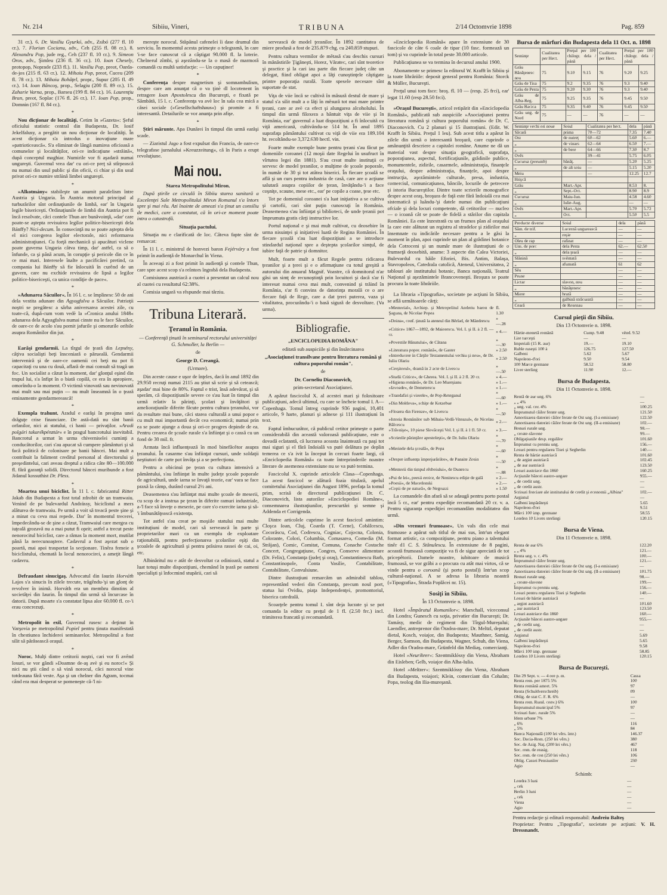Nr. 214 Sibiiu, Vineri, TRIBUNA 2/14 Octomvrie 1898 Pag. 859
31 cr.). 6. Dr. Vasiliu Gyurkó, adv., Zsibó (277 fl. 10 cr.). 7. Florian Cocianu, adv., Ceh (255 fl. 08 cr.). 8. Alexandru Pop, jude reg., Ceh (237 fl. 10 cr.). 9. Simeon Oros, adv., Şimleu (236 fl. 36 cr.). 10. Ioan Chesely, protopop, Noprade (233 fl.). 11. Vasiliu Pop, preot, Oarda-de-jos (215 fl. 63 cr.). 12. Mihaiu Pop, preot, Cuceu (209 fl. 78 cr.). 13. Mihaiu Bohăţel, propr., Supur (205 fl. 49 cr.). 14. Ioan Băncoş, prop., Selagiu (200 fl. 89 cr.). 15. Zaharie Varna, prop., Barseu (199 fl. 84 cr.). 16. Laurenţiu Bran, preot, Soplac (176 fl. 26 cr.). 17. Ioan Pop, prop., Domnin (167 fl. 84 cr.).
*
Nou dicţionar de localităţi. Cetim în »Gazeta«: Şeful oficiului statistic central din Budapesta, Dr. Iosif Jekelfalusy, a pregătit un nou dicţionar de localităţi. În acest dicţionar s'a introdus o inovaţiune mare »patrioticească«. S'a eliminat de lângă numirea oficioasă a comunelor şi localităţilor, ori-ce indicaţiune »străină«, după conceptul maghiar. Numirile vor fi aşadară numai ungureşti. Guvernul vrea dar' cu ori-ce preţ să stîrpească nu numai din usul public şi din oficii, ci chiar şi din usul privat ori-ce numire străină limbei ungureşti.
*
»Alkotmány« stabileşte un anumit paralelism între Austria şi Ungaria. În Austria motorul principal al turburărilor sînt ordinaţiunile de limbă, ear' în Ungaria legile bisericeşti. Ordinaţiunile de limbă din Austria pot fi încă resolvate, căci contele Thun are bunăvoinţă, »dar' care poate-se aştepta revisuirea legilor politice-bisericeşti dela Bánffy? Nici-decum. În consecinţă nu se poate aştepta dela el nici coregerea legilor electorale, nici reformarea administraţiunei. Cu forţă mechanică şi apucături viclene poate guverna Ungaria câtva timp, dar' astfel, ca să o înfunde, ca şi până acum, în corupţie şi pericole din ce în ce mai mari. Interesele înalte a pacificărei pretind, ca compania lui Bánffy să fie înlocuită în curênd de un guvern, care nu exchide revisuirea de lipsă a legilor politice-bisericeşti, ca unica condiţie de pace«.
*
»Adunarea Săcuilor«. În 16 l. c. se împlinesc 50 de ani dela vestita adunare din Agyagfalva a Săcuilor. Patrioţii noştri se pregătesc a sărba aniversarea acestei zile, cu toate-că, după-cum vom vedè la »Cronica anului 1848« adunarea dela Agyagfalva numai cinste nu le face Săcuilor, de oare-ce de acolo s'au pornit jafurile şi omorurile oribile asupra Românilor din jur.
*
Earăşi gendarmii. La tîrgul de ţeară din Lepsény, câţiva socialişti beţi însceniară o părueală. Gendarmii interveniră şi de oare-ce oamenii cei beţi nu pot fi capacitaţi cu una cu două, aflară de mai consult să tragă un foc. Un socialist a căzut la moment, dar' glonţul eşind din trupul lui, s'a înfipt în o biată copilă, ce era în apropiere, omorîndu-o la moment. O victimă vinovată sau nevinovată mai mult sau mai puţin — nu mult înseamnă în o ţeară eminamente gendarmerească!
*
Exempla trahunt. Aradul e earăşi în preajma unei drăguţe crise financiare. De astă-dată nu sînt banii orfanilor, nici ai statului, ci banii — privaţilor. »Aradi polgári takarékpénztár« e în pragul bancrotului inevitabil. Bancrotul a urmat în urma chiverniselei cuminţi a conducătorilor, cari s'au apucat să cumpere pământuri şi să facă politică de colonisare pe banii băncei. Mai mult a contribuit la faliment creditul personal al directorului şi preşedintelui, cari aveau dreptul a ridica câte 80—100.000 fl. fără garanţă solidă. Directorul băncei muribunde a fost Jidanul kossuthist Dr. Pless.
*
Moartea unui biciclist. În 11 l. c. fabricantul Ritter Jakab din Budapesta a fost total zdrobit de un tramwaiu. Venind de pe bulevardul Andrássy, biciclistul a mers alăturea de tramwaiu. Pe urmă a voit să treacă peste şine şi a minat cu ceva mai repede. Dar' în momentul trecerei, împedecându-se de şine a căzut, Tramwaiul care mergea cu iuţeală grozavă nu a mai putut fi oprit; astfel a trecut peste nenorocitul biciclist, care a rămas la moment mort, mutilat până la nerecunoaştere. Cadavrul a fost aşezat sub o poartă, mai apoi trasportat la secţionare. Tinêra femeie a biciclistului, chemată la locul nenorocirei, a ameţit lângă cadavru.
*
Defraudant sinucigaş. Advocatul din Iaurin Horváth Lajos s'a sinucis în zilele trecute, trăgêndu-'şi un glonţ de revolver în inimă. Horváth era un membru dinstins al societăţei din Iaurin. În timpul din urmă să încurcase în datorii. După moarte s'a constatat lipsa alor 60.000 fl. ce-'i erau concrezuţi.
*
Metropolit în exil. Guvernul rusesc a deţinut în Varşovia pe metropolitul Popiel pentru ţinuta manifestată în chestiunea închiderei seminarelor. Metropolitul a fost silit să părăsească oraşul.
*
Noroc. Mulţi dintre cetitorii noştri, cari vor fi avênd losuri, se vor gândi »Doamne de-aş avè şi eu noroc!« Şi nici nu ştii când o să vină norocul, căci norocul vine totdeauna fără veste. Aşa şi un chelner din Agram, tocmai când era mai desperat se pomeneşte că-'l ni-
mereşte norocul. Stăpânul cafenelei îi dase drumul din serviciu. În momentul acesta primeşte o telegramă, în care 'i-se face cunoscut că a câştigat 90.000 fl. la loterie. Chelnerul zîmbi, şi aşezându-se la o masă de marmoră comandă cu multă satisfacţie: — Un capuţiner!
*
Conferenţa despre magnetism şi somnambulism, despre care am anunţat că o va ţinè dl locotenent în retragere Ioan Apostolescu din Bucureşti, e fixată pe Sâmbătă, 15 l. c. Conferenţa va avè loc în sala cea mică a căsei sociale (»Gesellschaftshaus«) şi promite a fi interesantă. Detailurile se vor anunţa prin afişe.
*
Ştiri mărunte. Apa Dunărei în timpul din urmă earăşi scade.
— Ziaristul Jago a fost expulsat din Francia, de oare-ce telegrafase jurnalului »Kreuzzeitung«, că în Paris a erupt revoluţiune.
Mai nou.
Starea Metropolitului Miron.
După ştirile ce circulă în Sibiiu starea sanitară a Excelenţei Sale Metropolitului Miron Romanul s'a întors spre şi mai rêu. Azi înainte de ameazi s'a ţinut un consiliu de medici, care a constatat, că în ori-ce moment poate intra o catastrofă.
Situaţia pactului.
Situaţia nu e clarificată de loc. Câteva fapte sînt de remarcat:
În 11 l. c. ministrul de honvezi baron Fejérváry a fost primit în audienţă de Monarchul în Viena.
În aceeaşi zi a fost primit în audienţă şi contele Thun, care spre acest scop s'a reîntors îngrabă dela Budapesta.
Comisiunea austriacă a cuotei a presentat un calcul nou al cuotei cu resultatul 62:38%.
Comisia ungară va rĕspunde mai târziu.
Tribuna Literară.
Ţeranul în România.
— Conferenţă ţinută în seminarul rectorului universităţei G. Schmoller, la Berlin —
de
George D. Creangă.
(Urmare).
Din aceste cause e uşor de înţeles, dacă în anul 1892 din 29.950 recruţi numai 2115 au ştiut să scrie şi să cetească; aşadar' mai bine de 80%. Faptul e trist, însă adevărat, şi să sperăm, că dispoziţiunile severe ce s'au luat în timpul din urmă relativ la părinţi, şcolari şi învăţători şi amelioraţiunile diferite făcute pentru cultura ţeranului, vor da resultate mai bune, căci starea culturală a unui popor e cu mult mai importantă decât cea economică; numai prin ea se poate ajunge a doua şi ori-ce progres depinde de ea. Pentru crearea de şcoale rurale s'a înfiinţat şi o cassă cu un fond de 30 mil. fr.
Armata încă influenţează în mod binefăcĕtor asupra ţeranului. În casarme s'au înfiinţat cursuri, unde soldaţii neştiutori de carte pot învăţa şi a se perfecţiona.
Pentru a obicinuì pe ţeran cu cultura intensivă a pământului, s'au înfiinţat în multe judeţe şcoale poporale de agricultură, unde iarna se învaţă teorie, ear' vara se face praxă la câmp, durând cursul 2½ ani.
Deasemenea s'au înfiinţat mai multe şcoale de meserii, cu scop de a instrua pe ţeran în diferite ramuri industriale, a-'l face să înveţe o meserie, pe care s'o exercite iarna şi să-'i îmbunătăţească existenţa.
Tot astfel s'au creat pe moşiile statului mai multe instituţiuni de model, cari să servească în parte şi proprietarilor mari ca un exemplu de exploatare raţionabilă, pentru perfecţionarea şcolarilor eşiţi din şcoalele de agricultură şi pentru prăsirea rassei de cai, oi, etc.
Albinăritul nu e atât de desvoltat ca odinioară, statul a luat totuşi multe dispoziţiuni, chemând în ţeară pe oameni specialişti şi înfocmind stupării, cari să
servească de model ţeranilor. În 1892 cantitatea de miere produsă a fost de 235.879 chg. cu 240.859 stupuri.
Pentru cultura vermilor de mĕtasă s'au deschis cursuri în mănăstirile Ţigăneşti, Horez, Văratec, cari sînt teoretice şi practice şi la cari iau parte din fiecare judeţ câte un delegat, fiind obligat apoi a lăţi cunoştinţele câştigate printre poporaţia rurală. Toate spesele necesare sînt suportate de stat.
Viţa de viie încă se cultivă în măsură destul de mare şi statul s'a silit mult a o lăţi în mĕsură tot mai mare printre ţerani, care ar avè ca efect şi alungarea alcoholului. În timpul din urmă filoxera a bântuit viţa de viie şi în România, ear' guvernul a luat dispoziţiuni a fi înlocuită cu viţă americană, cultivându-se 514 ht. În anul 1895 suprafaţa pământului cultivat cu viţă de viie era 189.104 ht. recoltându-se 3,372.630 hectl. vin.
Foarte multe exemple bune pentru ţerani s'au făcut pe domeniile coroanei (12 moşii date Regelui în usufruct în vîrtutea legei din 1881). S'au creat multe instituţii ce servesc de model ţeranilor, o mulţime de şcoale poporale, în număr de 30 şi tot atâtea biserici. În fiecare şcoală se află şi un curs pentru industria de casă, care are o acţiune salutară asupra copiilor de ţeran, învăţându-'i a face coşniţe, scaune, mese etc., ear' pe copile a coase, ţese etc.
Tot pe domeniul coroanei s'a luat iniţiativa a se cultiva şi cartofii, cari sînt puţin cunoscuţi în România. Deasemenea s'au înfiinţat şi biblioteci, de unde ţeranii pot împrumuta gratis cărţi instructive lor.
Portul naţional e şi mai mult cultivat, cu deosebire în urma nisuinţei şi iniţiativei luată de Regina României. În fiecare şcoală s'au luat dispoziţiuni a se introduce stindardul naţional spre a deştepta şcolarilor simţul, de iubire faţă de patrie şi domnitor.
Mult, foarte mult a făcut Regele pentru ridicarea ţeranilor şi a ţerei şi e o afirmaţiune cu totul greşită a autorului din anuarul Magnif. Voastre, că domnitorul n'ar găsi un simţ de recunoştinţă prin locuitori şi dacă s'ar fi interesat numai ceva mai mult, convenind şi trăind în România, s'ar fi convins de datorinţa morală ce o are fiecare faţă de Rege, care a dat ţerei puterea, vaza şi vitalitatea, procurându-'i o basă sigură de desvoltare. (Va urma).
Bibliografie.
„ENCICLOPEDIA ROMÂNA"
editată sub auspiciile şi din însărcinarea
„Asociaţiunei transilvane pentru literatura română şi cultura poporului român".
de
Dr. Corneliu Diaconovich,
prim-secretarul Asociaţiunei.
A apărut fascicolul X. al acestei mari şi folositoare publicaţiuni, adecă ultimul, cu care se încheie tomul I. A—Copenhaga. Tomul întreg cuprinde 936 pagini, 10,401 articole, 9 harte, planuri şi adnexe şi 111 ilustraţiuni în text.
Faptul îmbucurător, că publicul cetitor primeşte o parte considerabilă din această valoroasă publicaţiune, este o dovadă eclatantă, că lucrarea aceasta înaintează cu paşi tot mai siguri şi el fără îndoială va putè delătura pe deplin temerea ce s'a ivit la început în cercuri foarte largi, că »Enciclopedia Română« ca toate întreprinderile noastre literare de asemenea extensiune nu se va putè termina.
Fascicolul X. cuprinde articolele Clasa—Copenhaga. La acest fascicol se alătură foaia titulară, apelul comitetului Asociaţiunei din August 1896, prefaţa la tomul prim, scrisă de directorul publicaţiunei Dr. C. Diaconovich, lista autorilor »Enciclopediei Române«, consemnarea ilustraţiunilor, prescurtări şi semne şi Addenda et Corrigenda.
Dintre articolele cuprinse în acest fascicol amintim: Cloşca Ioan, Cluj, Coarda (T. Cerne), Cobălcescu, Cocorăscu, Cod, Codrescu, Cogniac, Cojocna, Colonia, Colorante, Colori, Columbia, Comasarea, Comedia (M. Străjan), Comic, Comitat, Comuna, Conache Costache Concert, Congregaţiune, Congres, Conserve alimentare (Dr. Felix), Constanţa (judeţ şi oraş), Constantinescu Barb, Constantinopole, Conta Vasilie, Contabilitate, Contabilitate, Convulsiune.
Dintre ilustraţiuni remarcăm un admirabil tablou, representând vederi din Constanţa, precum noul port, statua lui Ovidiu, piaţa Independenţei, promontoriul, biserica catedrală.
Scoarţele pentru tomul I. sînt deja lucrate şi se pot comanda la editor cu preţul de 1 fl. (2.50 frc.) incl. trimiterea francată şi recomandată.
»Enciclopedia Română« apare în extensiune de 30 fascicole de câte 6 coale de tipar (10 fasc. formează un tom) şi va cuprinde în total peste 30.000 articole.
Publicaţiunea se va termina în decursul anului 1900.
Abonamente se primesc la editorul W. Krafft în Sibiiu şi la toate librăriile: deposit general pentru România: Storck & Müller, Bucureşti.
Preţul unui tom face: broş. fl. 10 — (resp. 25 frci), ear' legat 11.60 (resp 28.50 frci).
»Oraşul Bucureşti«, articol retipărit din »Enciclopedia Română«, publicată sub auspiciile »Asociaţiunei pentru literatura română şi cultura poporului român« de Dr. C. Diaconovich. Cu 2 planuri şi 15 ilustraţiuni. (Edit. W. Krafft în Sibiiu. Preţul 1 leu). Sub acest titlu a apărut în zilele din urmă o interesantă broşură, care cuprinde o amănunţită descriere a capitalei române. Anume ne dă un material vast despre situaţia geografică, suprafaţa, poporaţiunea, aspectul, fortificaţiunile, grădinile publice, monumentele, zidirile, casarmele, administraţia, finanţele oraşului, despre administraţia, finanţele, apoi despre instrucţia, aşezămintele culturale, presa, industria, comerciul, comunicaţiunea, băncile, locurile de petrecere şi istoria Bucureştilor. Dintre toate scrierile monografice despre acest oraş, broşura de faţă este fără îndoială cea mai sistematică şi luându-'şi datele numai din publicaţiuni ofciale şi dela locuri competente, dă cetitorilor — nucleo — o icoană cât se poate de fidelă a stărilor din capitala României. Ea este înzestrată cu un frumos plan al oraşului la care este alăturat un registru al stradelor şi zidirilor mai însemnate cu indicările necesare pentru a le găsi la moment în plan, apoi cuprinde un plan al grădinei botanice dela Cotroceni şi un număr mare de ilustraţiuni de o frumseţă deosebită, anume: 3 aspecte din Calea Victoriei, Bulevardul cu băile Eforiei, Bis. Antim, Balaşa, Stavropoleos, Catedrala catolică, Ateneul, Universitatea, 2 tablouri ale institutului botanic, Banca naţională, Teatrul Naţional şi aşezămintele Brancoveneşti. Broşura se poate procura la toate librăriile.
La libraria »Tipografia«, societate pe acţiuni în Sibiiu, se află următoarele cărţi:
| »Memorial«, Archiep. şi Metropolitul Andreiu baron de Şaguna, de Nicolae Popea | fl. 1.30 |
| »Doina«, conf. ţinută la ateneul din Bêrlad, de Mândrescu | » —.28 |
| »Critice« 1867—1892, de Maiorescu. Vol. I. şi II. à 2 fl. — cr. | » 4.— |
| »Povestile Bănatului«, de Cătana | » —.30 |
| »Literatura popor. română«, de Gaster | » 2.50 |
| »Introducere în Cărţile Testamentului vechiu şi nou«, de Dr. Iuliu Olariu | » 2.50 |
| »Cerşitorul«, dramă în 2 acte de Livescu | » —.50 |
| »Studii Critice«, de Gherea. Vol. I. şi II. à 2 fl. 20 cr. | » 4.— |
| »Higiena română«, de Dr. Leo Mureşianu | » 1.— |
| »Izvoade«, de Demetrescu | » 1.— |
| »Trandafiri şi viorele«, de Pop-Reteganul | » —.60 |
| »Din Moldova«, schiţe de Kotzebue | » 1.— |
| »Floarea din Firenze«, de Livescu | » —.50 |
| »Istoria Românilor sub Mihaiu-Vodă-Viteazul«, de Nicolau Bălcescu | » 2.— |
| »Trăvnişe«, 10 piese Slovăceşti Vol. I. şi II. à 1 fl. 50 cr. | » 3.— |
| »Scrierile părinţilor apostoleşti«, de Dr. Iuliu Olariu | » —.70 |
| »Merinde dela şcoală«, de Popa | » —.60 |
| »Despre influenţa împrejurărilor«, de Panaite Zosin | » —.50 |
| »Memorii din timpul rĕsboiului«, de Dunescu | » —.88 |
| »Pui de lei«, poesii eroice, de Nenitescu ediţie de gală | » 2.— |
| »Poesii«, de Macedonski | » 2.— |
| »Copii de pe natură«, de Negruzzi | » 1.50 |
La comandele din afară să se adaugă pentru porto postal încă 5 cr., ear' pentru expediţie recomandată 20 cr. v. a. Pentru siguranţa expediţiei recomandăm modalitatea din urmă.
»Din vremuri frumoase«. Un vals din cele mai frumoase a apărut sub titlul de mai sus, într'un elegant format artistic, ca compoziţiune, pentru piano a talentului tinêr d1 C. S. Stănulescu. În extensiune de 8 pagini, această frumoasă compoziţie va fi de sigur apreciată de tot pricepĕtorii. Damele noastre, iubitoare de musică frumoasă, se vor grăbi a o procura cu atât mai virtos, că se vinde pentru o coroană (şi porto postal)) într'un scop cultural-naţional. A se adresa la libraria noastră (»Tipografia«, Strada Poplăcei nr. 15).
Sosiţi în Sibiiu.
În 13 Octomvrie n. 1898.
Hotel »Împăratul Romanilor«: Marschall, viceconsul din Londra; Gunesch cu soţia, privatier din Bucureşti; Dr. Tamásy, medic de regiment din Tîrgul-Mureşului; Laendler, antreprenor din Oradea-mare; Dr. Meltzl, deputat dietal, Kosch, voiajor, din Budapesta; Mauthner, Samig, Berger, Samson, din Budapesta, Wagner, Schuh, din Viena, Adler din Oradea-mare, Grünfeld din Mediaş, comercianţi.
Hotel »Neurihrer«: Szentmiklóssy din Viena, Abraham din Eisleben; Gelb, voiajor din Alba-Iulia.
Hotel »Meltzer«: Szentmiklóssy din Viena, Abraham din Budapesta, voiajori; Klein, comerciant din Cohalm; Popa, teolog din Ilia-mureşană.
Bursa de mărfuri din Budapesta dela 11 Oct. n. 1898
| Seminţe | Cualitatea per Hect. | Preţul per 100 chilogr. dela / până | | Cualitatea per Hect. | Preţul per 100 chilogr. dela / până | |
| --- | --- | --- | --- | --- | --- | --- |
| Grâu Bănăţenesc nou | 75 | 9.10 | 9.15 | 76 | 9.20 | 9.25 |
| Grâu de Tisa | 75 | 9.2 | 9.35 | 76 | 9.3 | 9.40 |
| Grâu de Pesta | 75 | 9.20 | 9.30 | 76 | 9.3 | 9.40 |
| Grâu de Alba-Reg. | 75 | 9.25 | 9.35 | 76 | 9.45 | 9.50 |
| Grâu Bacica | 75 | 9.35 | 9.40 | 76 | 9.45 | 9.50 |
| Grâu ung. de Nord | 75 | — | — | 76 | — | — |
| Seminţe vechi ori noue | Soiul | Cualitatea per hect. | dela | până |
| --- | --- | --- | --- | --- |
| Săcară | prima | 70—72 | 7.35 | 7.40 |
| Orz | de nutreţ | 60—62 | 5.60 | 6.— |
| „ | de vinars | 62—64 | 6.50 | 7.— |
| „ | de bere | 64—66 | 7.30 | 8.7 |
| Ovĕs | | 39—41 | 5.75 | 6.05 |
| Cucuruz (porumb) | bănăţ. | — | 5.20 | 5.25 |
| „ | de alt soiu | — | 5.15 | 5.20 |
| Meiu | | — | 12.25 | 12.7 |
| Hrişcă | | | | |
| Grâu | Mart.-Apr. | | 8.53 | 8. |
| „ | Sept.-Oct. | | 8.90 | 8.9 |
| Cucuruz | Maiu-Iun. | | 4.58 | 4.60 |
| „ | Iulie-Aug. | | — | — |
| Ovĕs | Mart.-Apr. | | 5.70 | 5.72 |
| „ | Oct. | | 5.50 | 5.5 |
| Producte diverse | Soiul | dela | până |
| --- | --- | --- | --- |
| Săm. de trif. | Lucernă ungurească | — | — |
| „ | roşie | — | — |
| Oleu de rap | rafinat | — | — |
| Uns. de porc | dela Pesta | 62.— | 62.50 |
| „ | dela ţeară | — | — |
| Slănină | svêntată | — | — |
| „ | afumată | 61 | 62 |
| Sĕu | | — | — |
| Prune | | — | — |
| Lictar | slavon, nou | — | — |
| „ | bănăţenesc | — | — |
| Miere | brută | — | — |
| „ | galbină străcurată | — | — |
| Ceară | de Rosenau | — | — |
Cursul pieţii din Sibiiu.
Din 13 Octomvrie n. 1898.
| Hârtie-monetă română | Cump. 9.48 | vênd. 9.52 |
| Lire turceşti | — | — |
| Imperiali (15 R. aur) | 19.— | 19.10 |
| Ruble ruseşti 100 à | 126.75 | 127.50 |
| Galbeni | 5.62 | 5.67 |
| Napoleon-d'ori | 9.50 | 9.54 |
| 100 Marce germane | 58.52 | 58.80 |
| Livre sterling | 11.90 | 12.— |
Bursa de Budapesta.
Din 11 Octomvrie n. 1898.
| Rentă de aur ung. 6% | — |
| „ „ 4% | — |
| „ ung. val. cor. 4% | 100.25 |
| Împrumutul căilor ferate ung. | 121.50 |
| Amortisarea datoriei căilor ferate de Ost ung. (I-a emisiune) | 122.50 |
| Amortisarea datoriei căilor ferate de Ost ung. (II-a emisiune) | 102.— |
| Bonuri rurale ung. | 98.— |
| „ croate-slavone | 99.— |
| Obligaţiunile desp. regalilor | 101.60 |
| Împrumut cu premiu ung. | 156.— |
| Losuri pentru regularea Tisei şi Seghedin | 140.— |
| Renta de hârtie austriacă | 101.60 |
| „ de argint austriacă | 102.45 |
| „ de aur austriacă | 123.50 |
| Losuri austriace din 1860 | 160.25 |
| Acţiunile băncei austro-ungare | 955.— |
| „ de credit ung. | — |
| „ de credit austr. | — |
| Scrisuri fonciare ale institutului de credit şi economii „Albina" | 102.— |
| Argintul | — |
| Galbeni împărăteşti | 5.65 |
| Napoleon-d'ori | 9.51 |
| Mărci 100 imp. germane | 58.55 |
| London 10 Livres sterlingi | 120.15 |
Bursa de Viena.
Din 11 Octomvrie n. 1898.
| Renta de aur 6% | 122.20 |
| „ „ 4% | 121.— |
| Renta ung. v. c. 4% | 100.— |
| Împrumutul căilor ferate ung. | 121.— |
| Amortisarea datoriei căilor ferate de Ost ung. (I-a emisiune) | — |
| Amortisarea datoriei căilor ferate de Ost ung. (II-a emisiune) | 101.75 |
| Bonuri rurale ung. | 98.— |
| „ croate-slavone | 199.— |
| Împrumut cu premiu ung. | 156.— |
| Losuri pentru regularea Tisei şi Seghedin | 140.— |
| Losuri de hârtie austriacă | — |
| „ argint austriacă | 101.60 |
| „ aur austriacă | 123.50 |
| Losuri austriace din 1860 | 160.— |
| Acţiunile băncei austro-ungare | 955.— |
| „ de credit ung. | — |
| „ de credit austr. | — |
| Argintul | 5.69 |
| Galbeni împărăteşti | 5.65 |
| Napoleon-d'ori | 9.58 |
| Mărci 100 imp. germane | 58.85 |
| London 10 Livres sterlingi | 120.15 |
Bursa de Bucureşti.
| Din 29 Sept. v. — 4 ore p. m. | Cassa |
| Renta rom. per 1875 5% | 100 |
| Renta română amort. 5% | 97 |
| Renta (Schuldverschreib) | 09 |
| Oblig. de stat C. F. R. 6% | — |
| Renta rom. Rural. conv.) 6% | 100 |
| Împrumutul municipal 5% | 97 |
| Scrisuri func. rurale 5% | — |
| Idem urbane 7% | — |
| „ 6% | 116 |
| „ 5% | 84 |
| Banca Naţională (100 lei vĕrs. într.) | 146.37 |
| Soc. Dacia-Rom. (250 lei vĕrs.) | 380 |
| Soc. de Asig. Naţ. (200 lei vĕrs.) | 467 |
| Soc. rom. de reasig. | 118 |
| Soc. rom. de con (250 lei vĕrs.) | 106 |
| Oblig. Cassei Pensiunilor | 230 |
| Agio | — |
Schimb:
| Londra 3 luni | — |
| „ cek | — |
| Berlin 3 luni | — |
| „ cek | — |
| Viena | — |
| Agio | — |
Pentru redacţie şi editură responsabil: Andreiu Balteş
Proprietar: Pentru „Tipografia", societate pe acţiuni: V. H. Dressnandt.